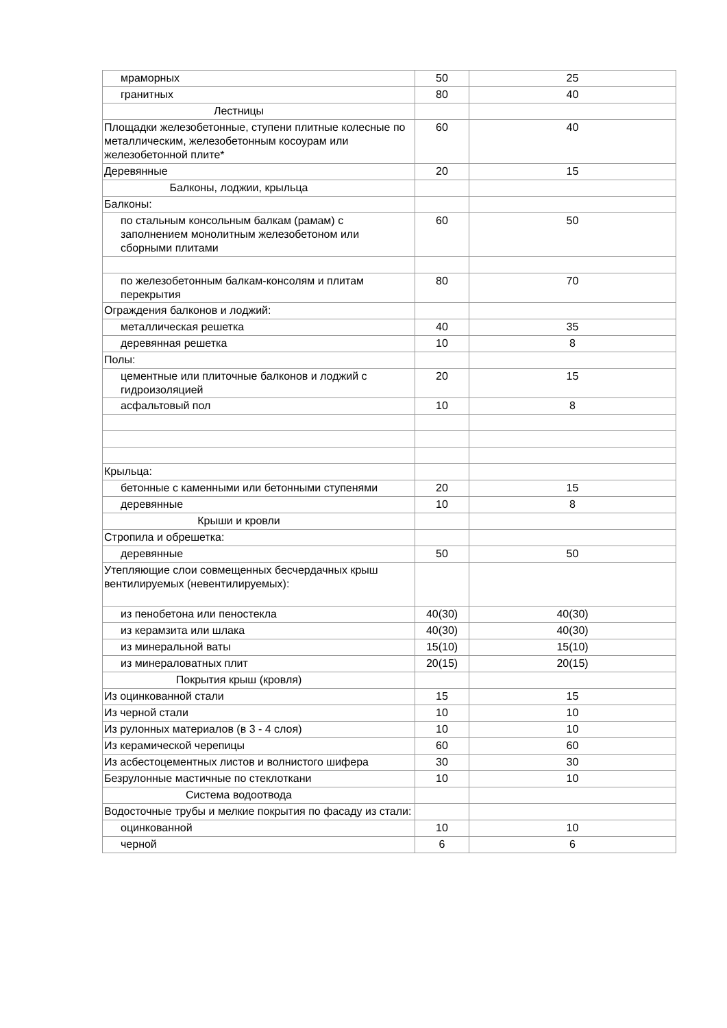| мраморных | 50 | 25 |
| гранитных | 80 | 40 |
| Лестницы | | |
| Площадки железобетонные, ступени плитные колесные по металлическим, железобетонным косоурам или железобетонной плите* | 60 | 40 |
| Деревянные | 20 | 15 |
| Балконы, лоджии, крыльца | | |
| Балконы: | | |
| по стальным консольным балкам (рамам) с заполнением монолитным железобетоном или сборными плитами | 60 | 50 |
| по железобетонным балкам-консолям и плитам перекрытия | 80 | 70 |
| Ограждения балконов и лоджий: | | |
| металлическая решетка | 40 | 35 |
| деревянная решетка | 10 | 8 |
| Полы: | | |
| цементные или плиточные балконов и лоджий с гидроизоляцией | 20 | 15 |
| асфальтовый пол | 10 | 8 |
| Крыльца: | | |
| бетонные с каменными или бетонными ступенями | 20 | 15 |
| деревянные | 10 | 8 |
| Крыши и кровли | | |
| Стропила и обрешетка: | | |
| деревянные | 50 | 50 |
| Утепляющие слои совмещенных бесчердачных крыш вентилируемых (невентилируемых): | | |
| из пенобетона или пеностекла | 40(30) | 40(30) |
| из керамзита или шлака | 40(30) | 40(30) |
| из минеральной ваты | 15(10) | 15(10) |
| из минераловатных плит | 20(15) | 20(15) |
| Покрытия крыш (кровля) | | |
| Из оцинкованной стали | 15 | 15 |
| Из черной стали | 10 | 10 |
| Из рулонных материалов (в 3 - 4 слоя) | 10 | 10 |
| Из керамической черепицы | 60 | 60 |
| Из асбестоцементных листов и волнистого шифера | 30 | 30 |
| Безрулонные мастичные по стеклоткани | 10 | 10 |
| Система водоотвода | | |
| Водосточные трубы и мелкие покрытия по фасаду из стали: | | |
| оцинкованной | 10 | 10 |
| черной | 6 | 6 |